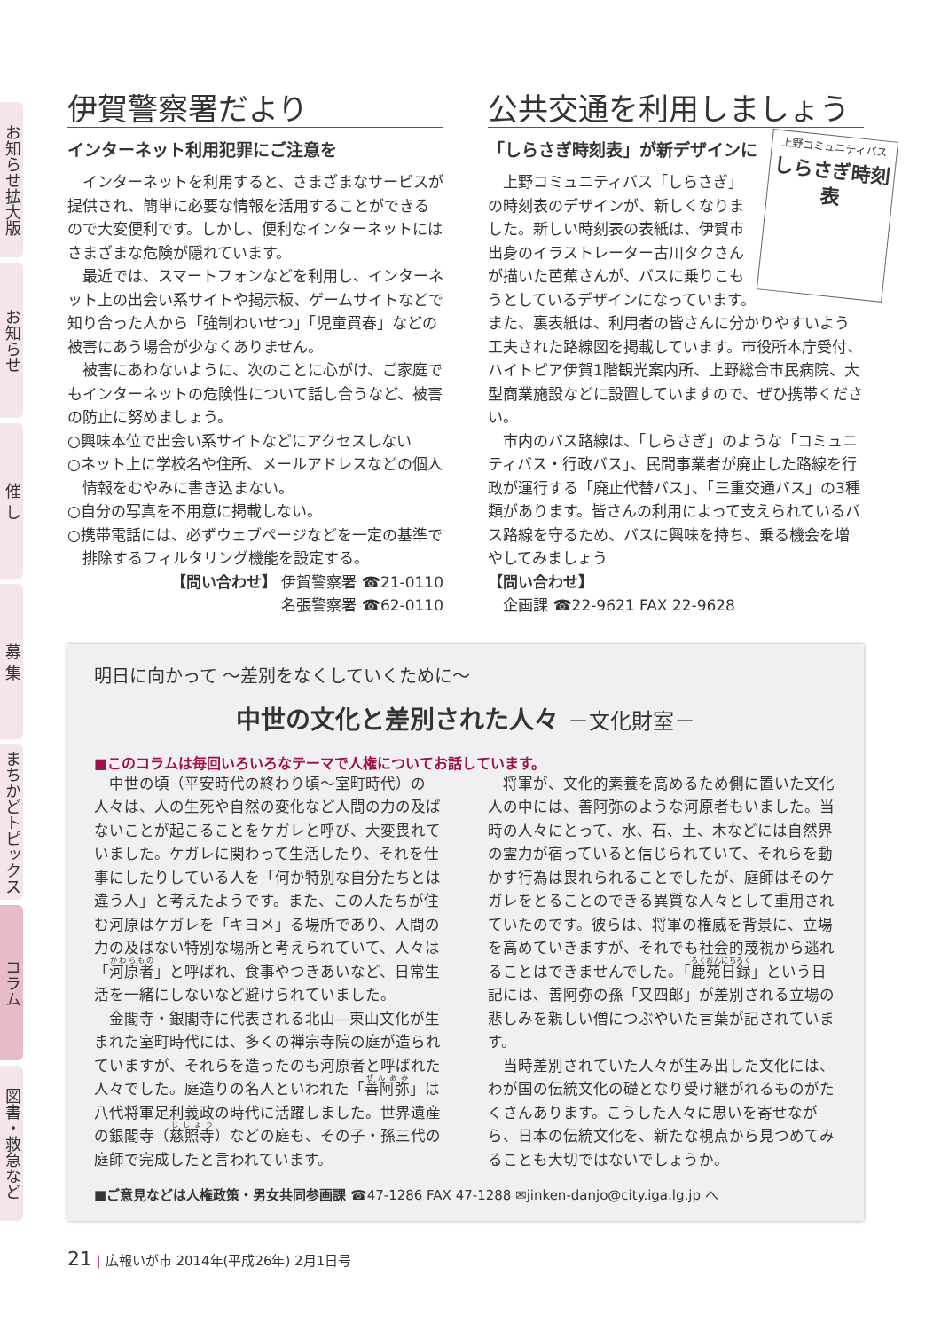お知らせ拡大版
お知らせ
催 し
募 集
まちかどトピックス
コラム
図書・救急など
伊賀警察署だより
インターネット利用犯罪にご注意を
インターネットを利用すると、さまざまなサービスが提供され、簡単に必要な情報を活用することができるので大変便利です。しかし、便利なインターネットにはさまざまな危険が隠れています。
最近では、スマートフォンなどを利用し、インターネット上の出会い系サイトや掲示板、ゲームサイトなどで知り合った人から「強制わいせつ」「児童買春」などの被害にあう場合が少なくありません。
被害にあわないように、次のことに心がけ、ご家庭でもインターネットの危険性について話し合うなど、被害の防止に努めましょう。
○興味本位で出会い系サイトなどにアクセスしない
○ネット上に学校名や住所、メールアドレスなどの個人情報をむやみに書き込まない。
○自分の写真を不用意に掲載しない。
○携帯電話には、必ずウェブページなどを一定の基準で排除するフィルタリング機能を設定する。
【問い合わせ】 伊賀警察署 ☎21-0110
名張警察署 ☎62-0110
公共交通を利用しましょう
上野コミュニティバス
しらさぎ時刻表
「しらさぎ時刻表」が新デザインに
上野コミュニティバス「しらさぎ」の時刻表のデザインが、新しくなりました。新しい時刻表の表紙は、伊賀市出身のイラストレーター古川タクさんが描いた芭蕉さんが、バスに乗りこもうとしているデザインになっています。また、裏表紙は、利用者の皆さんに分かりやすいよう工夫された路線図を掲載しています。市役所本庁受付、ハイトピア伊賀1階観光案内所、上野総合市民病院、大型商業施設などに設置していますので、ぜひ携帯ください。
市内のバス路線は、「しらさぎ」のような「コミュニティバス・行政バス」、民間事業者が廃止した路線を行政が運行する「廃止代替バス」、「三重交通バス」の3種類があります。皆さんの利用によって支えられているバス路線を守るため、バスに興味を持ち、乗る機会を増やしてみましょう
【問い合わせ】
　企画課 ☎22-9621 FAX 22-9628
明日に向かって ～差別をなくしていくために～
中世の文化と差別された人々 －文化財室－
■このコラムは毎回いろいろなテーマで人権についてお話しています。
中世の頃（平安時代の終わり頃～室町時代）の人々は、人の生死や自然の変化など人間の力の及ばないことが起こることをケガレと呼び、大変畏れていました。ケガレに関わって生活したり、それを仕事にしたりしている人を「何か特別な自分たちとは違う人」と考えたようです。また、この人たちが住む河原はケガレを「キヨメ」る場所であり、人間の力の及ばない特別な場所と考えられていて、人々は「河原者」と呼ばれ、食事やつきあいなど、日常生活を一緒にしないなど避けられていました。
金閣寺・銀閣寺に代表される北山―東山文化が生まれた室町時代には、多くの禅宗寺院の庭が造られていますが、それらを造ったのも河原者と呼ばれた人々でした。庭造りの名人といわれた「善阿弥」は八代将軍足利義政の時代に活躍しました。世界遺産の銀閣寺（慈照寺）などの庭も、その子・孫三代の庭師で完成したと言われています。
将軍が、文化的素養を高めるため側に置いた文化人の中には、善阿弥のような河原者もいました。当時の人々にとって、水、石、土、木などには自然界の霊力が宿っていると信じられていて、それらを動かす行為は畏れられることでしたが、庭師はそのケガレをとることのできる異質な人々として重用されていたのです。彼らは、将軍の権威を背景に、立場を高めていきますが、それでも社会的蔑視から逃れることはできませんでした。「鹿苑日録」という日記には、善阿弥の孫「又四郎」が差別される立場の悲しみを親しい僧につぶやいた言葉が記されています。
当時差別されていた人々が生み出した文化には、わが国の伝統文化の礎となり受け継がれるものがたくさんあります。こうした人々に思いを寄せながら、日本の伝統文化を、新たな視点から見つめてみることも大切ではないでしょうか。
■ご意見などは人権政策・男女共同参画課 ☎47-1286 FAX 47-1288 ✉jinken-danjo@city.iga.lg.jp へ
21 | 広報いが市 2014年(平成26年) 2月1日号